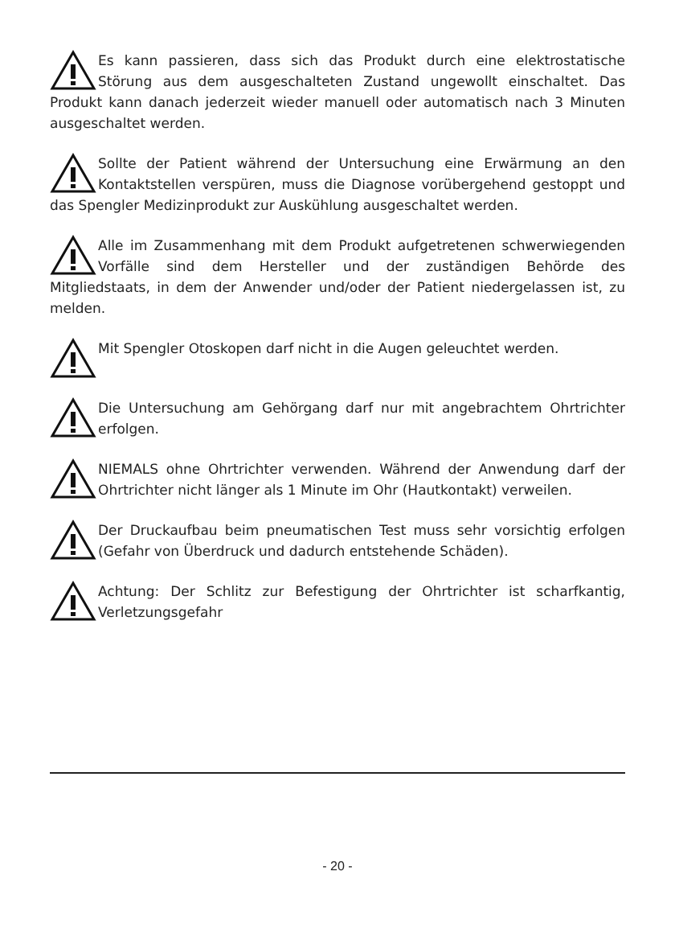Es kann passieren, dass sich das Produkt durch eine elektrostatische Störung aus dem ausgeschalteten Zustand ungewollt einschaltet. Das Produkt kann danach jederzeit wieder manuell oder automatisch nach 3 Minuten ausgeschaltet werden.
Sollte der Patient während der Untersuchung eine Erwärmung an den Kontaktstellen verspüren, muss die Diagnose vorübergehend gestoppt und das Spengler Medizinprodukt zur Auskühlung ausgeschaltet werden.
Alle im Zusammenhang mit dem Produkt aufgetretenen schwerwiegenden Vorfälle sind dem Hersteller und der zuständigen Behörde des Mitgliedstaats, in dem der Anwender und/oder der Patient niedergelassen ist, zu melden.
Mit Spengler Otoskopen darf nicht in die Augen geleuchtet werden.
Die Untersuchung am Gehörgang darf nur mit angebrachtem Ohrtrichter erfolgen.
NIEMALS ohne Ohrtrichter verwenden. Während der Anwendung darf der Ohrtrichter nicht länger als 1 Minute im Ohr (Hautkontakt) verweilen.
Der Druckaufbau beim pneumatischen Test muss sehr vorsichtig erfolgen (Gefahr von Überdruck und dadurch entstehende Schäden).
Achtung: Der Schlitz zur Befestigung der Ohrtrichter ist scharfkantig, Verletzungsgefahr
- 20 -